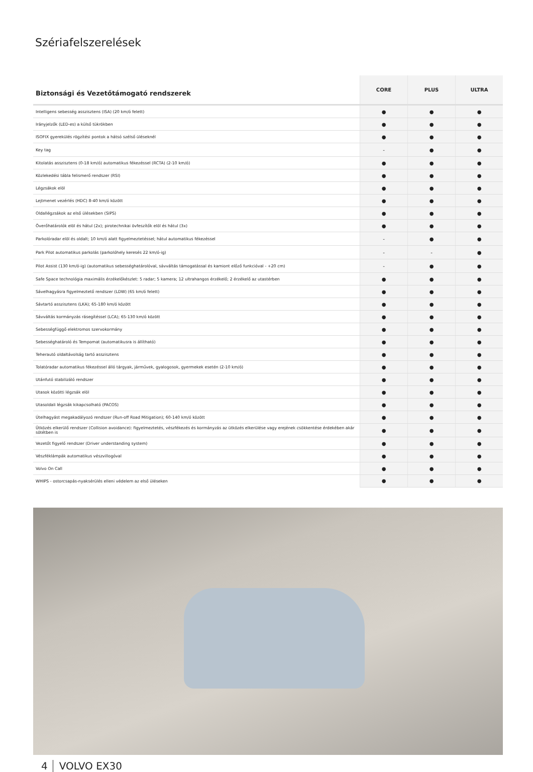Szériafelszerelések
| Biztonsági és Vezetőtámogató rendszerek | CORE | PLUS | ULTRA |
| --- | --- | --- | --- |
| Intelligens sebesség asszisztens (ISA) (20 km/ó felett) | ● | ● | ● |
| Irányjelzők (LED-es) a külső tükrökben | ● | ● | ● |
| ISOFIX gyerekülés rögzítési pontok a hátsó szélső üléseknél | ● | ● | ● |
| Key tag | - | ● | ● |
| Kitolatás asszisztens (0-18 km/ó) automatikus fékezéssel (RCTA) (2-10 km/ó) | ● | ● | ● |
| Közlekedési tábla felismerő rendszer (RSI) | ● | ● | ● |
| Légzsákok elöl | ● | ● | ● |
| Lejtmenet vezérlés (HDC) 8-40 km/ó között | ● | ● | ● |
| Oldallégzsákok az első ülésekben (SIPS) | ● | ● | ● |
| Överőhatárolók elöl és hátul (2x); pirotechnikai övfeszítők elöl és hátul (3x) | ● | ● | ● |
| Parkolóradar elöl és oldalt; 10 km/ó alatt figyelmeztetéssel; hátul automatikus fékezéssel | - | ● | ● |
| Park Pilot automatikus parkolás (parkolóhely keresés 22 km/ó-ig) | - | - | ● |
| Pilot Assist (130 km/ó-ig) (automatikus sebességhatárolóval, sávváltás támogatással és kamiont előző funkcióval - +20 cm) | - | ● | ● |
| Safe Space technológia maximális érzékelőkészlet: 5 radar; 5 kamera; 12 ultrahangos érzékelő; 2 érzékelő az utastérben | ● | ● | ● |
| Sávelhagyásra figyelmeztető rendszer (LDW) (65 km/ó felett) | ● | ● | ● |
| Sávtartó asszisztens (LKA); 65-180 km/ó között | ● | ● | ● |
| Sávváltás kormányzás rásegítéssel (LCA); 65-130 km/ó között | ● | ● | ● |
| Sebességfüggő elektromos szervokormány | ● | ● | ● |
| Sebességhatároló és Tempomat (automatikusra is állítható) | ● | ● | ● |
| Teherautó oldaltávolság tartó asszisztens | ● | ● | ● |
| Tolatóradar automatikus fékezéssel álló tárgyak, járművek, gyalogosok, gyermekek esetén (2-10 km/ó) | ● | ● | ● |
| Utánfutó stabilizáló rendszer | ● | ● | ● |
| Utasok közötti légzsák elöl | ● | ● | ● |
| Utasoldali légzsák kikapcsolható (PACOS) | ● | ● | ● |
| Útelhagyást megakadályozó rendszer (Run-off Road Mitigation); 60-140 km/ó között | ● | ● | ● |
| Ütközés elkerülő rendszer (Collision avoidance): figyelmeztetés, vészfékezés és kormányzás az ütközés elkerülése vagy erejének csökkentése érdekében akár sötétben is | ● | ● | ● |
| Vezetőt figyelő rendszer (Driver understanding system) | ● | ● | ● |
| Vészféklámpák automatikus vészvillogóval | ● | ● | ● |
| Volvo On Call | ● | ● | ● |
| WHIPS - ostorcsapás-nyaksérülés elleni védelem az első üléseken | ● | ● | ● |
4 VOLVO EX30